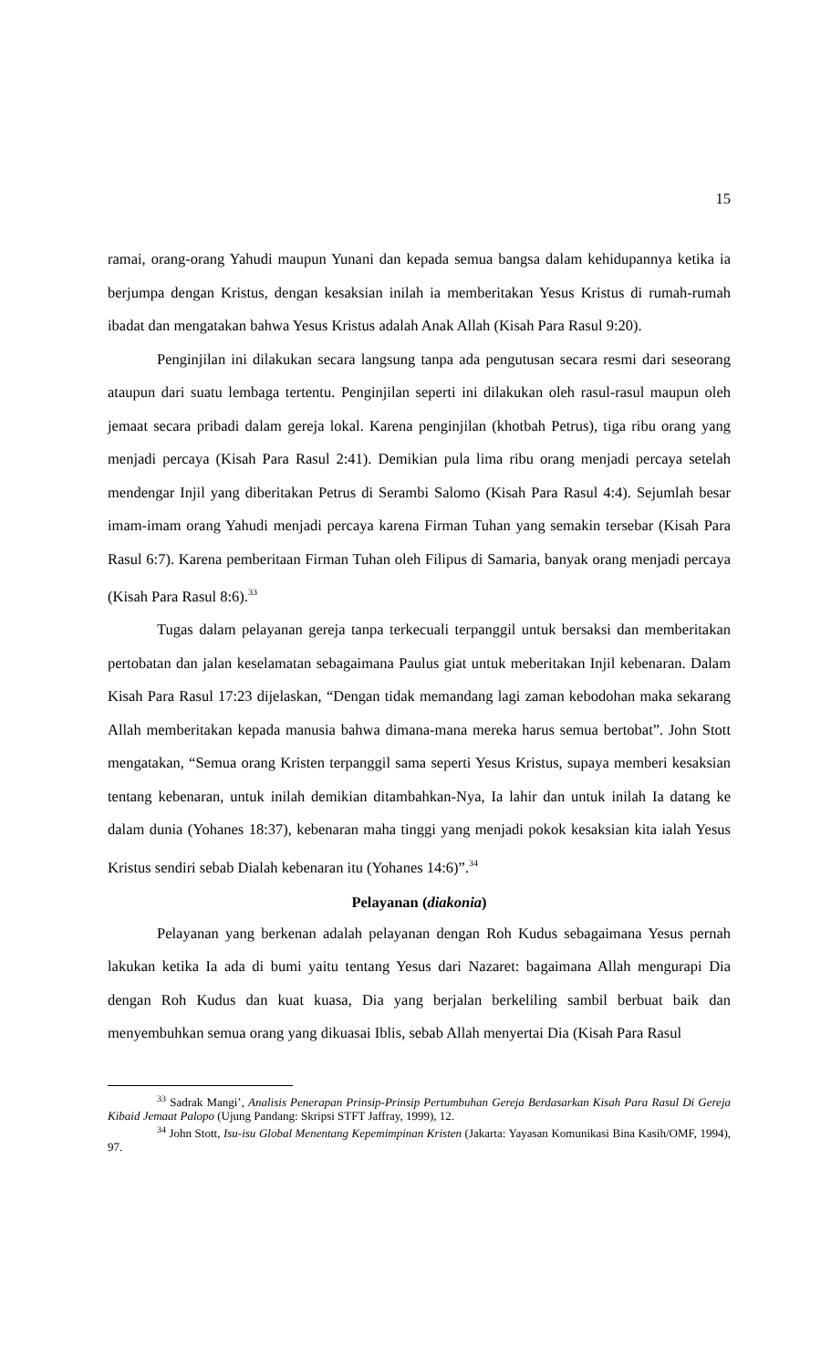15
ramai, orang-orang Yahudi maupun Yunani dan kepada semua bangsa dalam kehidupannya ketika ia berjumpa dengan Kristus, dengan kesaksian inilah ia memberitakan Yesus Kristus di rumah-rumah ibadat dan mengatakan bahwa Yesus Kristus adalah Anak Allah (Kisah Para Rasul 9:20).
Penginjilan ini dilakukan secara langsung tanpa ada pengutusan secara resmi dari seseorang ataupun dari suatu lembaga tertentu. Penginjilan seperti ini dilakukan oleh rasul-rasul maupun oleh jemaat secara pribadi dalam gereja lokal. Karena penginjilan (khotbah Petrus), tiga ribu orang yang menjadi percaya (Kisah Para Rasul 2:41). Demikian pula lima ribu orang menjadi percaya setelah mendengar Injil yang diberitakan Petrus di Serambi Salomo (Kisah Para Rasul 4:4). Sejumlah besar imam-imam orang Yahudi menjadi percaya karena Firman Tuhan yang semakin tersebar (Kisah Para Rasul 6:7). Karena pemberitaan Firman Tuhan oleh Filipus di Samaria, banyak orang menjadi percaya (Kisah Para Rasul 8:6).<sup>33</sup>
Tugas dalam pelayanan gereja tanpa terkecuali terpanggil untuk bersaksi dan memberitakan pertobatan dan jalan keselamatan sebagaimana Paulus giat untuk meberitakan Injil kebenaran. Dalam Kisah Para Rasul 17:23 dijelaskan, “Dengan tidak memandang lagi zaman kebodohan maka sekarang Allah memberitakan kepada manusia bahwa dimana-mana mereka harus semua bertobat”. John Stott mengatakan, “Semua orang Kristen terpanggil sama seperti Yesus Kristus, supaya memberi kesaksian tentang kebenaran, untuk inilah demikian ditambahkan-Nya, Ia lahir dan untuk inilah Ia datang ke dalam dunia (Yohanes 18:37), kebenaran maha tinggi yang menjadi pokok kesaksian kita ialah Yesus Kristus sendiri sebab Dialah kebenaran itu (Yohanes 14:6)”.<sup>34</sup>
Pelayanan (diakonia)
Pelayanan yang berkenan adalah pelayanan dengan Roh Kudus sebagaimana Yesus pernah lakukan ketika Ia ada di bumi yaitu tentang Yesus dari Nazaret: bagaimana Allah mengurapi Dia dengan Roh Kudus dan kuat kuasa, Dia yang berjalan berkeliling sambil berbuat baik dan menyembuhkan semua orang yang dikuasai Iblis, sebab Allah menyertai Dia (Kisah Para Rasul
<sup>33</sup> Sadrak Mangi’, Analisis Penerapan Prinsip-Prinsip Pertumbuhan Gereja Berdasarkan Kisah Para Rasul Di Gereja Kibaid Jemaat Palopo (Ujung Pandang: Skripsi STFT Jaffray, 1999), 12.
<sup>34</sup> John Stott, Isu-isu Global Menentang Kepemimpinan Kristen (Jakarta: Yayasan Komunikasi Bina Kasih/OMF, 1994), 97.